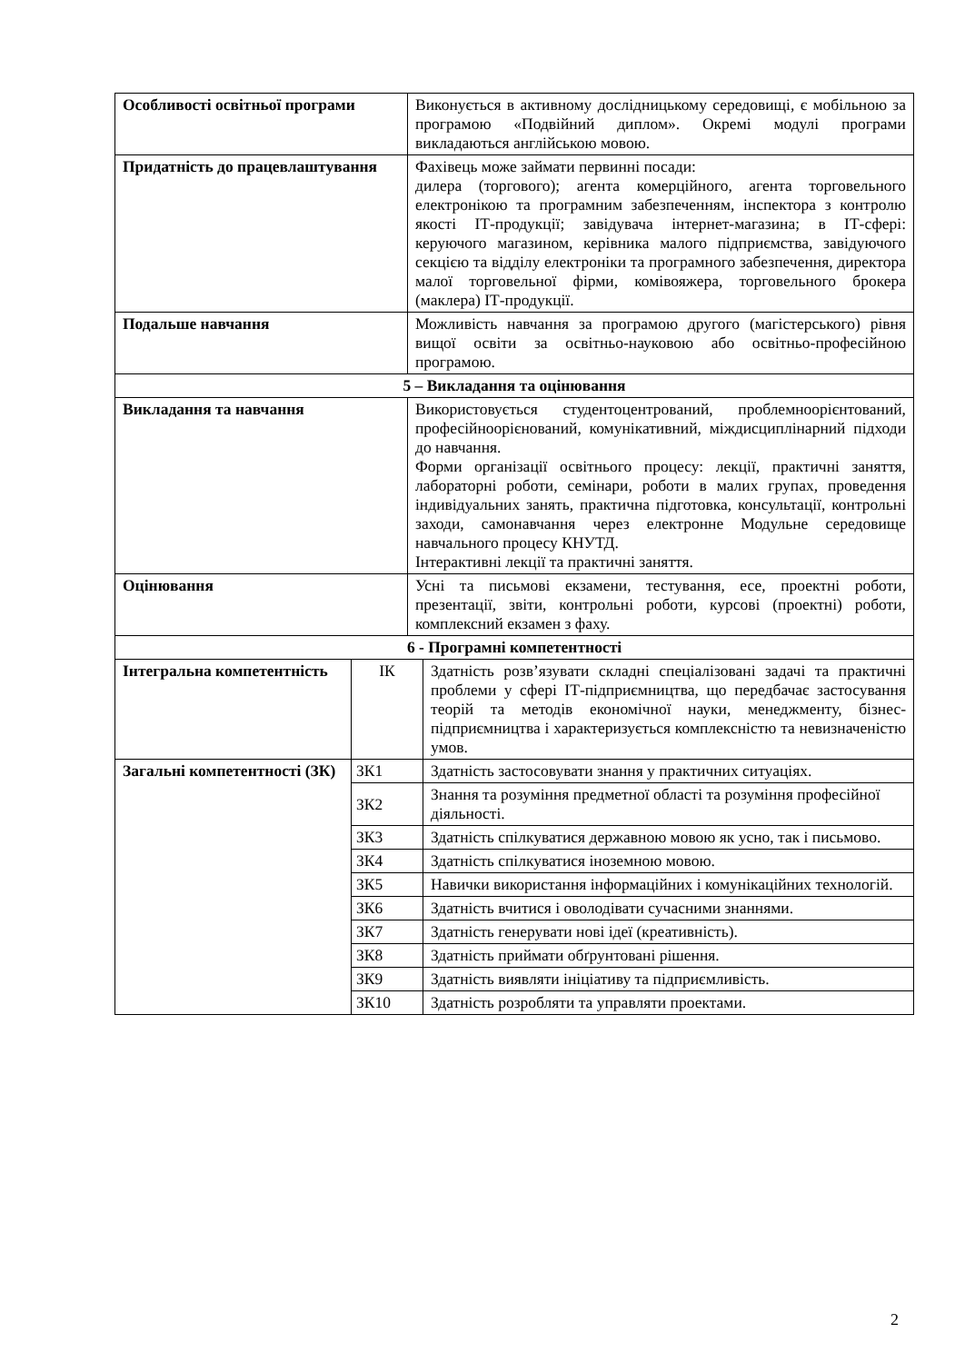| Особливості освітньої програми | | Виконується в активному дослідницькому середовищі, є мобільною за програмою «Подвійний диплом». Окремі модулі програми викладаються англійською мовою. | |
| Придатність до працевлаштування | | Фахівець може займати первинні посади: дилера (торгового); агента комерційного, агента торговельного електронікою та програмним забезпеченням, інспектора з контролю якості ІТ-продукції; завідувача інтернет-магазина; в ІТ-сфері: керуючого магазином, керівника малого підприємства, завідуючого секцією та відділу електроніки та програмного забезпечення, директора малої торговельної фірми, комівояжера, торговельного брокера (маклера) ІТ-продукції. | |
| Подальше навчання | | Можливість навчання за програмою другого (магістерського) рівня вищої освіти за освітньо-науковою або освітньо-професійною програмою. | |
| 5 – Викладання та оцінювання | | | |
| Викладання та навчання | | Використовується студентоцентрований, проблемноорієнтований, професійноорієнований, комунікативний, міждисциплінарний підходи до навчання. Форми організації освітнього процесу: лекції, практичні заняття, лабораторні роботи, семінари, роботи в малих групах, проведення індивідуальних занять, практична підготовка, консультації, контрольні заходи, самонавчання через електронне Модульне середовище навчального процесу КНУТД. Інтерактивні лекції та практичні заняття. | |
| Оцінювання | | Усні та письмові екзамени, тестування, есе, проектні роботи, презентації, звіти, контрольні роботи, курсові (проектні) роботи, комплексний екзамен з фаху. | |
| 6 - Програмні компетентності | | | |
| Інтегральна компетентність | ІК | | Здатність розв’язувати складні спеціалізовані задачі та практичні проблеми у сфері ІТ-підприємництва, що передбачає застосування теорій та методів економічної науки, менеджменту, бізнес-підприємництва і характеризується комплексністю та невизначеністю умов. |
| Загальні компетентності (ЗК) | ЗК1 | | Здатність застосовувати знання у практичних ситуаціях. |
| | ЗК2 | | Знання та розуміння предметної області та розуміння професійної діяльності. |
| | ЗК3 | | Здатність спілкуватися державною мовою як усно, так і письмово. |
| | ЗК4 | | Здатність спілкуватися іноземною мовою. |
| | ЗК5 | | Навички використання інформаційних і комунікаційних технологій. |
| | ЗК6 | | Здатність вчитися і оволодівати сучасними знаннями. |
| | ЗК7 | | Здатність генерувати нові ідеї (креативність). |
| | ЗК8 | | Здатність приймати обґрунтовані рішення. |
| | ЗК9 | | Здатність виявляти ініціативу та підприємливість. |
| | ЗК10 | | Здатність розробляти та управляти проектами. |
2